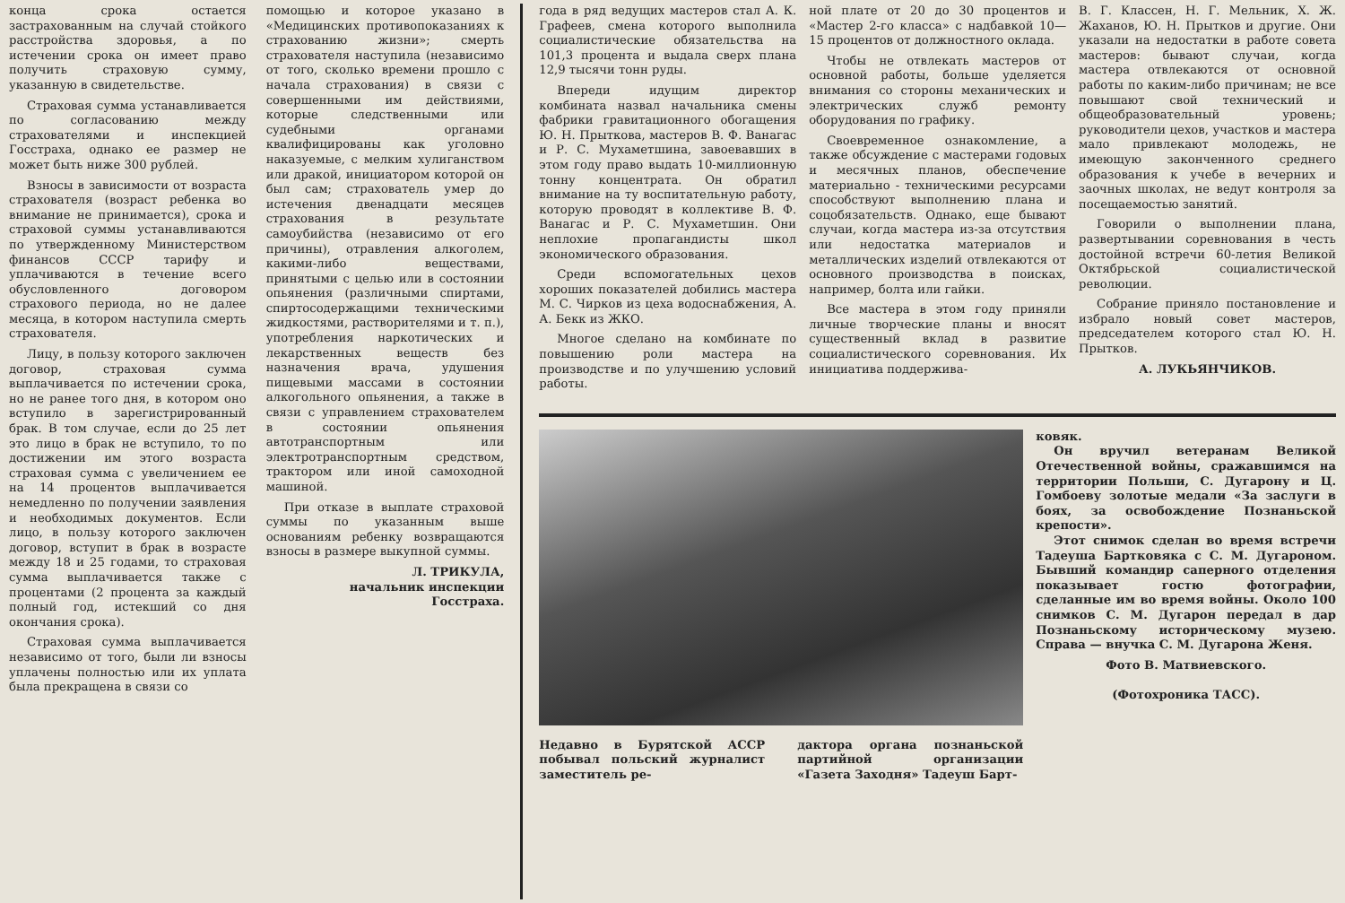конца срока остается застрахованным на случай стойкого расстройства здоровья, а по истечении срока он имеет право получить страховую сумму, указанную в свидетельстве.
Страховая сумма устанавливается по согласованию между страхователями и инспекцией Госстраха, однако ее размер не может быть ниже 300 рублей.
Взносы в зависимости от возраста страхователя (возраст ребенка во внимание не принимается), срока и страховой суммы устанавливаются по утвержденному Министерством финансов СССР тарифу и уплачиваются в течение всего обусловленного договором страхового периода, но не далее месяца, в котором наступила смерть страхователя.
Лицу, в пользу которого заключен договор, страховая сумма выплачивается по истечении срока, но не ранее того дня, в котором оно вступило в зарегистрированный брак. В том случае, если до 25 лет это лицо в брак не вступило, то по достижении им этого возраста страховая сумма с увеличением ее на 14 процентов выплачивается немедленно по получении заявления и необходимых документов. Если лицо, в пользу которого заключен договор, вступит в брак в возрасте между 18 и 25 годами, то страховая сумма выплачивается также с процентами (2 процента за каждый полный год, истекший со дня окончания срока).
Страховая сумма выплачивается независимо от того, были ли взносы уплачены полностью или их уплата была прекращена в связи со
помощью и которое указано в «Медицинских противопоказаниях к страхованию жизни»; смерть страхователя наступила (независимо от того, сколько времени прошло с начала страхования) в связи с совершенными им действиями, которые следственными или судебными органами квалифицированы как уголовно наказуемые, с мелким хулиганством или дракой, инициатором которой он был сам; страхователь умер до истечения двенадцати месяцев страхования в результате самоубийства (независимо от его причины), отравления алкоголем, какими-либо веществами, принятыми с целью или в состоянии опьянения (различными спиртами, спиртосодержащими техническими жидкостями, растворителями и т. п.), употребления наркотических и лекарственных веществ без назначения врача, удушения пищевыми массами в состоянии алкогольного опьянения, а также в связи с управлением страхователем в состоянии опьянения автотранспортным или электротранспортным средством, трактором или иной самоходной машиной.
При отказе в выплате страховой суммы по указанным выше основаниям ребенку возвращаются взносы в размере выкупной суммы.
Л. ТРИКУЛА,
начальник инспекции
Госстраха.
года в ряд ведущих мастеров стал А. К. Графеев, смена которого выполнила социалистические обязательства на 101,3 процента и выдала сверх плана 12,9 тысячи тонн руды.
Впереди идущим директор комбината назвал начальника смены фабрики гравитационного обогащения Ю. Н. Прыткова, мастеров В. Ф. Ванагас и Р. С. Мухаметшина, завоевавших в этом году право выдать 10-миллионную тонну концентрата. Он обратил внимание на ту воспитательную работу, которую проводят в коллективе В. Ф. Ванагас и Р. С. Мухаметшин. Они неплохие пропагандисты школ экономического образования.
Среди вспомогательных цехов хороших показателей добились мастера М. С. Чирков из цеха водоснабжения, А. А. Бекк из ЖКО.
Многое сделано на комбинате по повышению роли мастера на производстве и по улучшению условий работы.
ной плате от 20 до 30 процентов и «Мастер 2-го класса» с надбавкой 10—15 процентов от должностного оклада.
Чтобы не отвлекать мастеров от основной работы, больше уделяется внимания со стороны механических и электрических служб ремонту оборудования по графику.
Своевременное ознакомление, а также обсуждение с мастерами годовых и месячных планов, обеспечение материально - техническими ресурсами способствуют выполнению плана и соцобязательств. Однако, еще бывают случаи, когда мастера из-за отсутствия или недостатка материалов и металлических изделий отвлекаются от основного производства в поисках, например, болта или гайки.
Все мастера в этом году приняли личные творческие планы и вносят существенный вклад в развитие социалистического соревнования. Их инициатива поддержива-
В. Г. Классен, Н. Г. Мельник, Х. Ж. Жаханов, Ю. Н. Прытков и другие. Они указали на недостатки в работе совета мастеров: бывают случаи, когда мастера отвлекаются от основной работы по каким-либо причинам; не все повышают свой технический и общеобразовательный уровень; руководители цехов, участков и мастера мало привлекают молодежь, не имеющую законченного среднего образования к учебе в вечерних и заочных школах, не ведут контроля за посещаемостью занятий.
Говорили о выполнении плана, развертывании соревнования в честь достойной встречи 60-летия Великой Октябрьской социалистической революции.
Собрание приняло постановление и избрало новый совет мастеров, председателем которого стал Ю. Н. Прытков.
А. ЛУКЬЯНЧИКОВ.
Недавно в Бурятской АССР побывал польский журналист заместитель ре-
дактора органа познаньской партийной организации «Газета Заходня» Тадеуш Барт-
ковяк.
Он вручил ветеранам Великой Отечественной войны, сражавшимся на территории Польши, С. Дугарону и Ц. Гомбоеву золотые медали «За заслуги в боях, за освобождение Познаньской крепости».
Этот снимок сделан во время встречи Тадеуша Бартковяка с С. М. Дугароном. Бывший командир саперного отделения показывает гостю фотографии, сделанные им во время войны. Около 100 снимков С. М. Дугарон передал в дар Познаньскому историческому музею. Справа — внучка С. М. Дугарона Женя.
Фото В. Матвиевского.
(Фотохроника ТАСС).